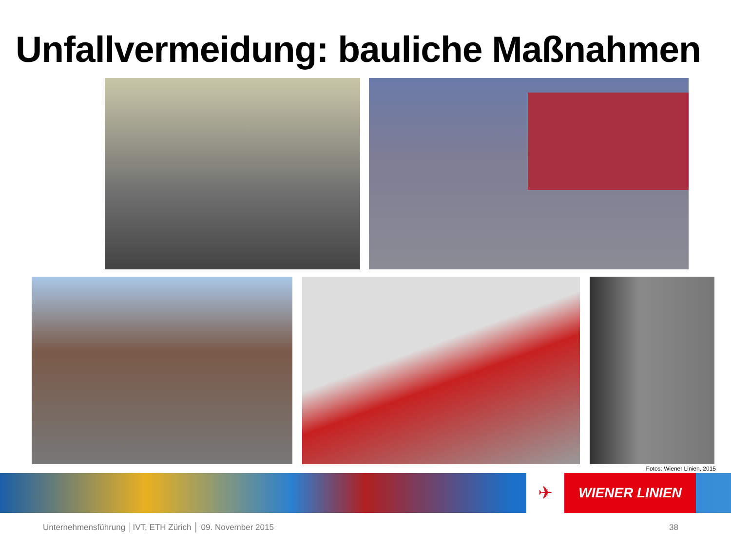Unfallvermeidung: bauliche Maßnahmen
Fotos: Wiener Linien, 2015
✈
WIENER LINIEN
Unternehmensführung │IVT, ETH Zürich │ 09. November 2015 38